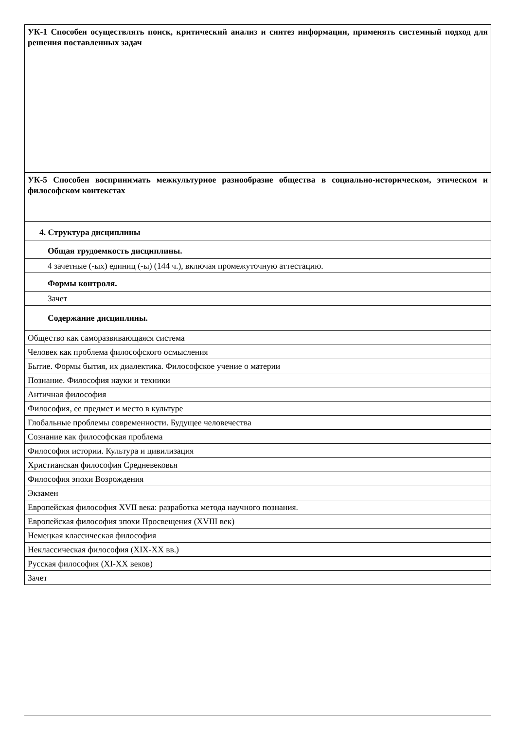| УК-1 Способен осуществлять поиск, критический анализ и синтез информации, применять системный подход для решения поставленных задач |
| УК-5 Способен воспринимать межкультурное разнообразие общества в социально-историческом, этическом и философском контекстах |
| 4. Структура дисциплины |
| Общая трудоемкость дисциплины. |
| 4 зачетные (-ых) единиц (-ы) (144 ч.), включая промежуточную аттестацию. |
| Формы контроля. |
| Зачет |
| Содержание дисциплины. |
| Общество как саморазвивающаяся система |
| Человек как проблема философского осмысления |
| Бытие. Формы бытия, их диалектика. Философское учение о материи |
| Познание. Философия науки и техники |
| Античная философия |
| Философия, ее предмет и место в культуре |
| Глобальные проблемы современности. Будущее человечества |
| Сознание как философская проблема |
| Философия истории. Культура и цивилизация |
| Христианская философия Средневековья |
| Философия эпохи Возрождения |
| Экзамен |
| Европейская философия XVII века: разработка метода научного познания. |
| Европейская философия эпохи Просвещения (XVIII век) |
| Немецкая классическая философия |
| Неклассическая философия (XIX-XX вв.) |
| Русская философия (XI-XX веков) |
| Зачет |